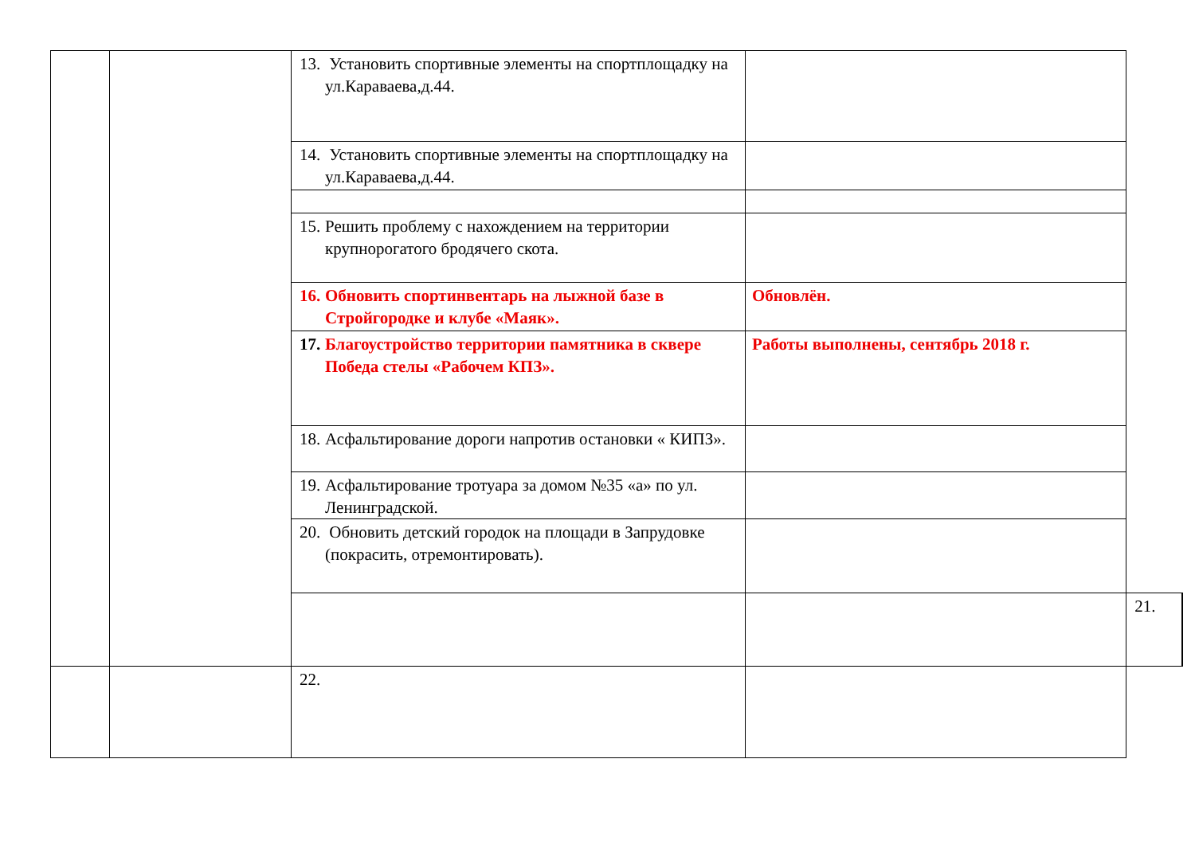| | | 13. Установить спортивные элементы на спортплощадку на ул.Караваева,д.44. | | | |
| | | 14. Установить спортивные элементы на спортплощадку на ул.Караваева,д.44. | | | |
| | | 15. Решить проблему с нахождением на территории крупнорогатого бродячего скота. | | | |
| | | 16. Обновить спортинвентарь на лыжной базе в Стройгородке и клубе «Маяк». | Обновлён. | | |
| | | 17. Благоустройство территории памятника в сквере Победа стелы «Рабочем КПЗ». | Работы выполнены, сентябрь 2018 г. | | |
| | | 18. Асфальтирование дороги напротив остановки « КИПЗ». | | | |
| | | 19. Асфальтирование тротуара за домом №35 «а» по ул. Ленинградской. | | | |
| | | 20. Обновить детский городок на площади в Запрудовке (покрасить, отремонтировать). | | | |
| | | | | 21. | |
| | | 22. | | | |